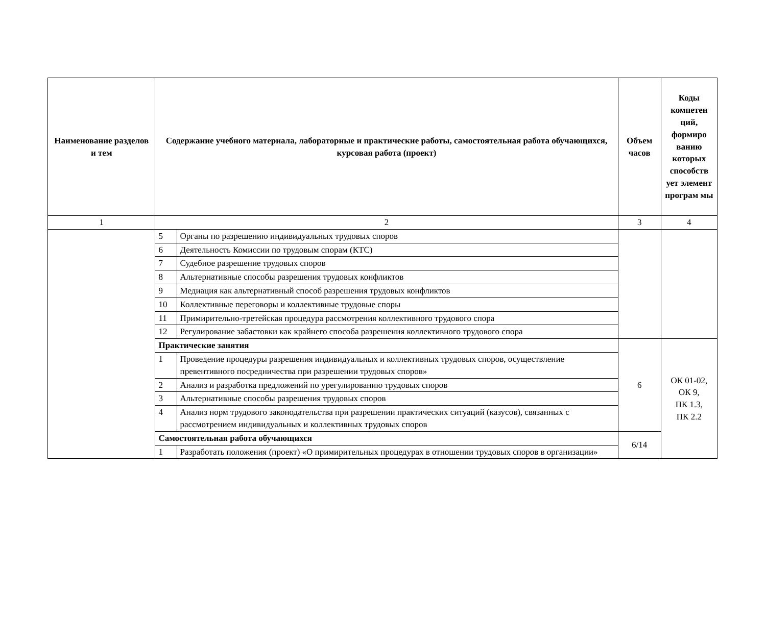| Наименование разделов и тем | Содержание учебного материала, лабораторные и практические работы, самостоятельная работа обучающихся, курсовая работа (проект) | | Объем часов | Коды компетен ций, формиро ванию которых способств ует элемент програм мы |
| --- | --- | --- | --- | --- |
| 1 | 2 | | 3 | 4 |
| | 5 | Органы по разрешению индивидуальных трудовых споров | | |
| | 6 | Деятельность Комиссии по трудовым спорам (КТС) | | |
| | 7 | Судебное разрешение трудовых споров | | |
| | 8 | Альтернативные способы разрешения трудовых конфликтов | | |
| | 9 | Медиация как альтернативный способ разрешения трудовых конфликтов | | |
| | 10 | Коллективные переговоры и коллективные трудовые споры | | |
| | 11 | Примирительно-третейская процедура рассмотрения коллективного трудового спора | | |
| | 12 | Регулирование забастовки как крайнего способа разрешения коллективного трудового спора | | |
| | Практические занятия | | 6 | ОК 01-02, ОК 9, ПК 1.3, ПК 2.2 |
| | 1 | Проведение процедуры разрешения индивидуальных и коллективных трудовых споров, осуществление превентивного посредничества при разрешении трудовых споров» | | |
| | 2 | Анализ и разработка предложений по урегулированию трудовых споров | | |
| | 3 | Альтернативные способы разрешения трудовых споров | | |
| | 4 | Анализ норм трудового законодательства при разрешении практических ситуаций (казусов), связанных с рассмотрением индивидуальных и коллективных трудовых споров | | |
| | Самостоятельная работа обучающихся | | 6/14 | |
| | 1 | Разработать положения (проект) «О примирительных процедурах в отношении трудовых споров в организации» | | |